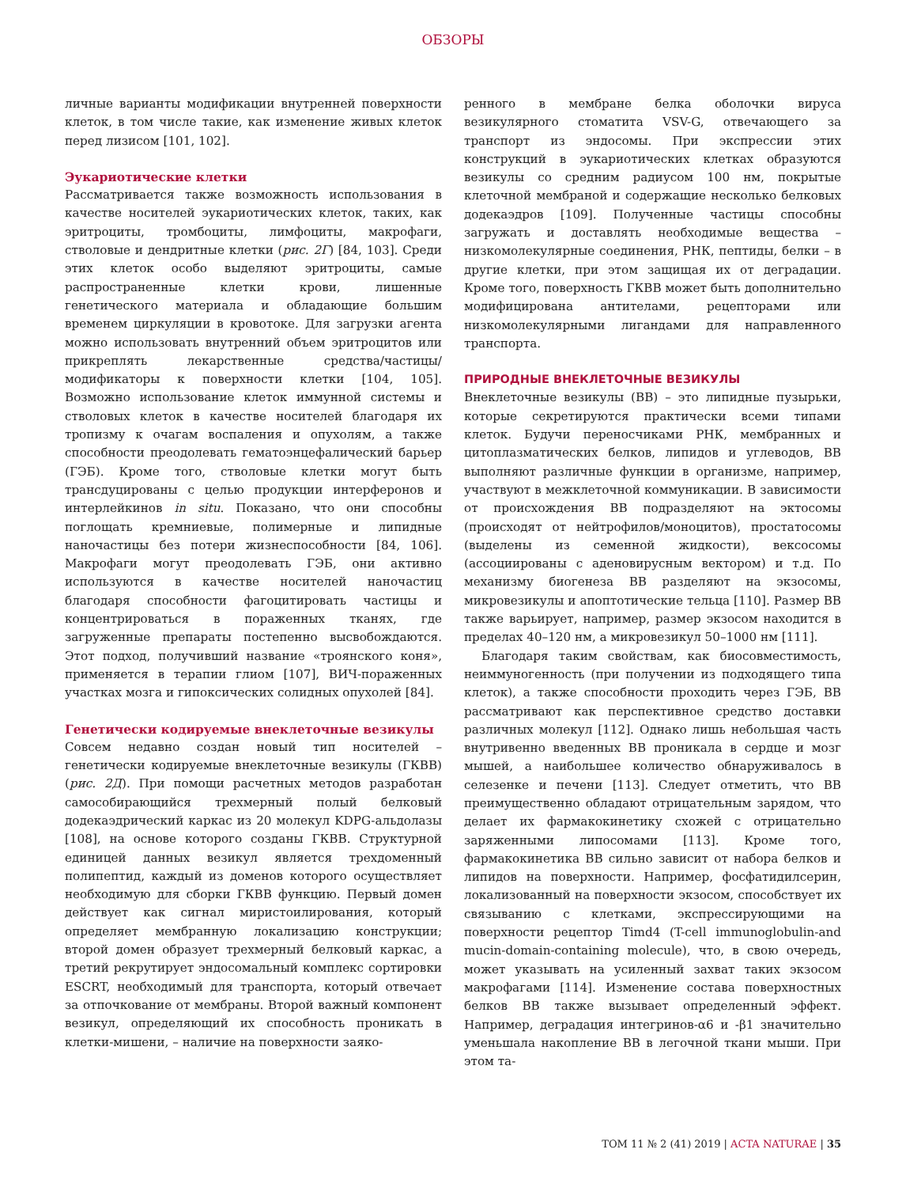ОБЗОРЫ
личные варианты модификации внутренней поверхности клеток, в том числе такие, как изменение живых клеток перед лизисом [101, 102].
Эукариотические клетки
Рассматривается также возможность использования в качестве носителей эукариотических клеток, таких, как эритроциты, тромбоциты, лимфоциты, макрофаги, стволовые и дендритные клетки (рис. 2Г) [84, 103]. Среди этих клеток особо выделяют эритроциты, самые распространенные клетки крови, лишенные генетического материала и обладающие большим временем циркуляции в кровотоке. Для загрузки агента можно использовать внутренний объем эритроцитов или прикреплять лекарственные средства/частицы/модификаторы к поверхности клетки [104, 105]. Возможно использование клеток иммунной системы и стволовых клеток в качестве носителей благодаря их тропизму к очагам воспаления и опухолям, а также способности преодолевать гематоэнцефалический барьер (ГЭБ). Кроме того, стволовые клетки могут быть трансдуцированы с целью продукции интерферонов и интерлейкинов in situ. Показано, что они способны поглощать кремниевые, полимерные и липидные наночастицы без потери жизнеспособности [84, 106]. Макрофаги могут преодолевать ГЭБ, они активно используются в качестве носителей наночастиц благодаря способности фагоцитировать частицы и концентрироваться в пораженных тканях, где загруженные препараты постепенно высвобождаются. Этот подход, получивший название «троянского коня», применяется в терапии глиом [107], ВИЧ-пораженных участках мозга и гипоксических солидных опухолей [84].
Генетически кодируемые внеклеточные везикулы
Совсем недавно создан новый тип носителей – генетически кодируемые внеклеточные везикулы (ГКВВ) (рис. 2Д). При помощи расчетных методов разработан самособирающийся трехмерный полый белковый додекаэдрический каркас из 20 молекул KDPG-альдолазы [108], на основе которого созданы ГКВВ. Структурной единицей данных везикул является трехдоменный полипептид, каждый из доменов которого осуществляет необходимую для сборки ГКВВ функцию. Первый домен действует как сигнал миристоилирования, который определяет мембранную локализацию конструкции; второй домен образует трехмерный белковый каркас, а третий рекрутирует эндосомальный комплекс сортировки ESCRT, необходимый для транспорта, который отвечает за отпочкование от мембраны. Второй важный компонент везикул, определяющий их способность проникать в клетки-мишени, – наличие на поверхности заяко-
ренного в мембране белка оболочки вируса везикулярного стоматита VSV-G, отвечающего за транспорт из эндосомы. При экспрессии этих конструкций в эукариотических клетках образуются везикулы со средним радиусом 100 нм, покрытые клеточной мембраной и содержащие несколько белковых додекаэдров [109]. Полученные частицы способны загружать и доставлять необходимые вещества – низкомолекулярные соединения, РНК, пептиды, белки – в другие клетки, при этом защищая их от деградации. Кроме того, поверхность ГКВВ может быть дополнительно модифицирована антителами, рецепторами или низкомолекулярными лигандами для направленного транспорта.
ПРИРОДНЫЕ ВНЕКЛЕТОЧНЫЕ ВЕЗИКУЛЫ
Внеклеточные везикулы (ВВ) – это липидные пузырьки, которые секретируются практически всеми типами клеток. Будучи переносчиками РНК, мембранных и цитоплазматических белков, липидов и углеводов, ВВ выполняют различные функции в организме, например, участвуют в межклеточной коммуникации. В зависимости от происхождения ВВ подразделяют на эктосомы (происходят от нейтрофилов/моноцитов), простатосомы (выделены из семенной жидкости), вексосомы (ассоциированы с аденовирусным вектором) и т.д. По механизму биогенеза ВВ разделяют на экзосомы, микровезикулы и апоптотические тельца [110]. Размер ВВ также варьирует, например, размер экзосом находится в пределах 40–120 нм, а микровезикул 50–1000 нм [111].
Благодаря таким свойствам, как биосовместимость, неиммуногенность (при получении из подходящего типа клеток), а также способности проходить через ГЭБ, ВВ рассматривают как перспективное средство доставки различных молекул [112]. Однако лишь небольшая часть внутривенно введенных ВВ проникала в сердце и мозг мышей, а наибольшее количество обнаруживалось в селезенке и печени [113]. Следует отметить, что ВВ преимущественно обладают отрицательным зарядом, что делает их фармакокинетику схожей с отрицательно заряженными липосомами [113]. Кроме того, фармакокинетика ВВ сильно зависит от набора белков и липидов на поверхности. Например, фосфатидилсерин, локализованный на поверхности экзосом, способствует их связыванию с клетками, экспрессирующими на поверхности рецептор Timd4 (T-cell immunoglobulin-and mucin-domain-containing molecule), что, в свою очередь, может указывать на усиленный захват таких экзосом макрофагами [114]. Изменение состава поверхностных белков ВВ также вызывает определенный эффект. Например, деградация интегринов-α6 и -β1 значительно уменьшала накопление ВВ в легочной ткани мыши. При этом та-
ТОМ 11 № 2 (41) 2019 | ACTA NATURAE | 35